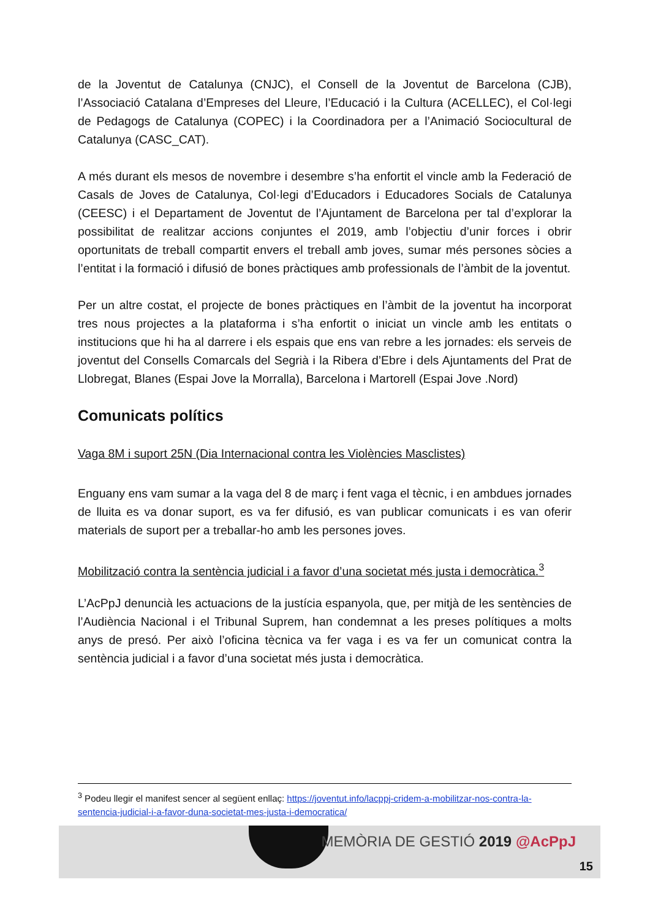de la Joventut de Catalunya (CNJC), el Consell de la Joventut de Barcelona (CJB), l’Associació Catalana d’Empreses del Lleure, l’Educació i la Cultura (ACELLEC), el Col·legi de Pedagogs de Catalunya (COPEC) i la Coordinadora per a l’Animació Sociocultural de Catalunya (CASC_CAT).
A més durant els mesos de novembre i desembre s’ha enfortit el vincle amb la Federació de Casals de Joves de Catalunya, Col·legi d’Educadors i Educadores Socials de Catalunya (CEESC) i el Departament de Joventut de l’Ajuntament de Barcelona per tal d’explorar la possibilitat de realitzar accions conjuntes el 2019, amb l’objectiu d’unir forces i obrir oportunitats de treball compartit envers el treball amb joves, sumar més persones sòcies a l’entitat i la formació i difusió de bones pràctiques amb professionals de l’àmbit de la joventut.
Per un altre costat, el projecte de bones pràctiques en l’àmbit de la joventut ha incorporat tres nous projectes a la plataforma i s’ha enfortit o iniciat un vincle amb les entitats o institucions que hi ha al darrere i els espais que ens van rebre a les jornades: els serveis de joventut del Consells Comarcals del Segrià i la Ribera d’Ebre i dels Ajuntaments del Prat de Llobregat, Blanes (Espai Jove la Morralla), Barcelona i Martorell (Espai Jove .Nord)
Comunicats polítics
Vaga 8M i suport 25N (Dia Internacional contra les Violències Masclistes)
Enguany ens vam sumar a la vaga del 8 de març i fent vaga el tècnic, i en ambdues jornades de lluita es va donar suport, es va fer difusió, es van publicar comunicats i es van oferir materials de suport per a treballar-ho amb les persones joves.
Mobilització contra la sentència judicial i a favor d’una societat més justa i democràtica.<sup>3</sup>
L’AcPpJ denuncià les actuacions de la justícia espanyola, que, per mitjà de les sentències de l’Audiència Nacional i el Tribunal Suprem, han condemnat a les preses polítiques a molts anys de presó. Per això l’oficina tècnica va fer vaga i es va fer un comunicat contra la sentència judicial i a favor d’una societat més justa i democràtica.
<sup>3</sup> Podeu llegir el manifest sencer al següent enllaç: https://joventut.info/lacppj-cridem-a-mobilitzar-nos-contra-la-sentencia-judicial-i-a-favor-duna-societat-mes-justa-i-democratica/
MEMÒRIA DE GESTIÓ 2019 @AcPpJ
15